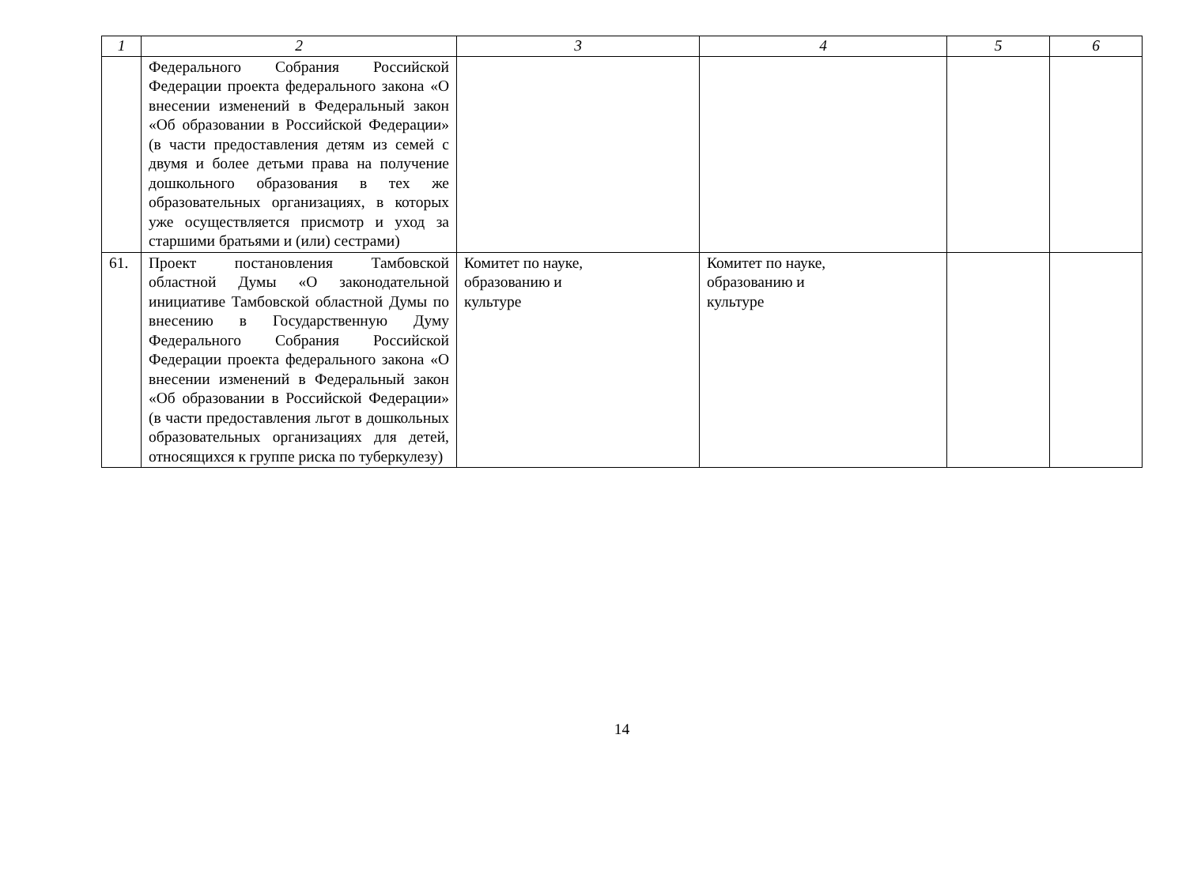| 1 | 2 | 3 | 4 | 5 | 6 |
| --- | --- | --- | --- | --- | --- |
| | Федерального Собрания Российской Федерации проекта федерального закона «О внесении изменений в Федеральный закон «Об образовании в Российской Федерации» (в части предоставления детям из семей с двумя и более детьми права на получение дошкольного образования в тех же образовательных организациях, в которых уже осуществляется присмотр и уход за старшими братьями и (или) сестрами) | | | | |
| 61. | Проект постановления Тамбовской областной Думы «О законодательной инициативе Тамбовской областной Думы по внесению в Государственную Думу Федерального Собрания Российской Федерации проекта федерального закона «О внесении изменений в Федеральный закон «Об образовании в Российской Федерации» (в части предоставления льгот в дошкольных образовательных организациях для детей, относящихся к группе риска по туберкулезу) | Комитет по науке, образованию и культуре | Комитет по науке, образованию и культуре | | |
14